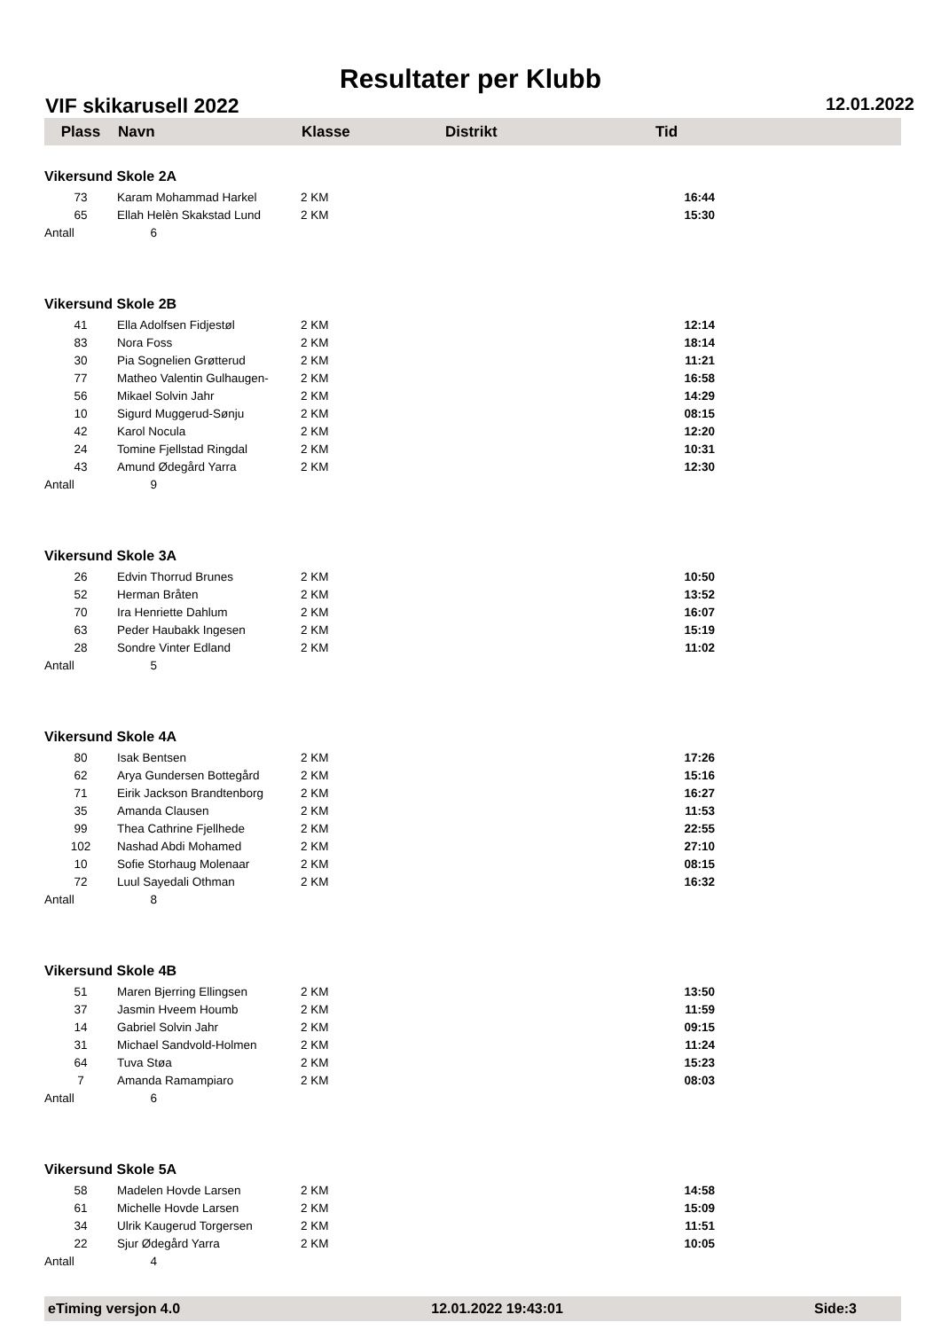Resultater per Klubb
VIF skikarusell 2022 12.01.2022
| Plass | Navn | Klasse | Distrikt | Tid |
| --- | --- | --- | --- | --- |
| Vikersund Skole 2A | | | | |
| 73 | Karam Mohammad Harkel | 2 KM | | 16:44 |
| 65 | Ellah Helèn Skakstad Lund | 2 KM | | 15:30 |
| Antall | 6 | | | |
| Vikersund Skole 2B | | | | |
| 41 | Ella Adolfsen Fidjestøl | 2 KM | | 12:14 |
| 83 | Nora Foss | 2 KM | | 18:14 |
| 30 | Pia Sognelien Grøtterud | 2 KM | | 11:21 |
| 77 | Matheo Valentin Gulhaugen- | 2 KM | | 16:58 |
| 56 | Mikael Solvin Jahr | 2 KM | | 14:29 |
| 10 | Sigurd Muggerud-Sønju | 2 KM | | 08:15 |
| 42 | Karol Nocula | 2 KM | | 12:20 |
| 24 | Tomine Fjellstad Ringdal | 2 KM | | 10:31 |
| 43 | Amund Ødegård Yarra | 2 KM | | 12:30 |
| Antall | 9 | | | |
| Vikersund Skole 3A | | | | |
| 26 | Edvin Thorrud Brunes | 2 KM | | 10:50 |
| 52 | Herman Bråten | 2 KM | | 13:52 |
| 70 | Ira Henriette Dahlum | 2 KM | | 16:07 |
| 63 | Peder Haubakk Ingesen | 2 KM | | 15:19 |
| 28 | Sondre Vinter Edland | 2 KM | | 11:02 |
| Antall | 5 | | | |
| Vikersund Skole 4A | | | | |
| 80 | Isak Bentsen | 2 KM | | 17:26 |
| 62 | Arya Gundersen Bottegård | 2 KM | | 15:16 |
| 71 | Eirik Jackson Brandtenborg | 2 KM | | 16:27 |
| 35 | Amanda Clausen | 2 KM | | 11:53 |
| 99 | Thea Cathrine Fjellhede | 2 KM | | 22:55 |
| 102 | Nashad Abdi Mohamed | 2 KM | | 27:10 |
| 10 | Sofie Storhaug Molenaar | 2 KM | | 08:15 |
| 72 | Luul Sayedali Othman | 2 KM | | 16:32 |
| Antall | 8 | | | |
| Vikersund Skole 4B | | | | |
| 51 | Maren Bjerring Ellingsen | 2 KM | | 13:50 |
| 37 | Jasmin Hveem Houmb | 2 KM | | 11:59 |
| 14 | Gabriel Solvin Jahr | 2 KM | | 09:15 |
| 31 | Michael Sandvold-Holmen | 2 KM | | 11:24 |
| 64 | Tuva Støa | 2 KM | | 15:23 |
| 7 | Amanda Ramampiaro | 2 KM | | 08:03 |
| Antall | 6 | | | |
| Vikersund Skole 5A | | | | |
| 58 | Madelen Hovde Larsen | 2 KM | | 14:58 |
| 61 | Michelle Hovde Larsen | 2 KM | | 15:09 |
| 34 | Ulrik Kaugerud Torgersen | 2 KM | | 11:51 |
| 22 | Sjur Ødegård Yarra | 2 KM | | 10:05 |
| Antall | 4 | | | |
eTiming versjon 4.0 12.01.2022 19:43:01 Side:3